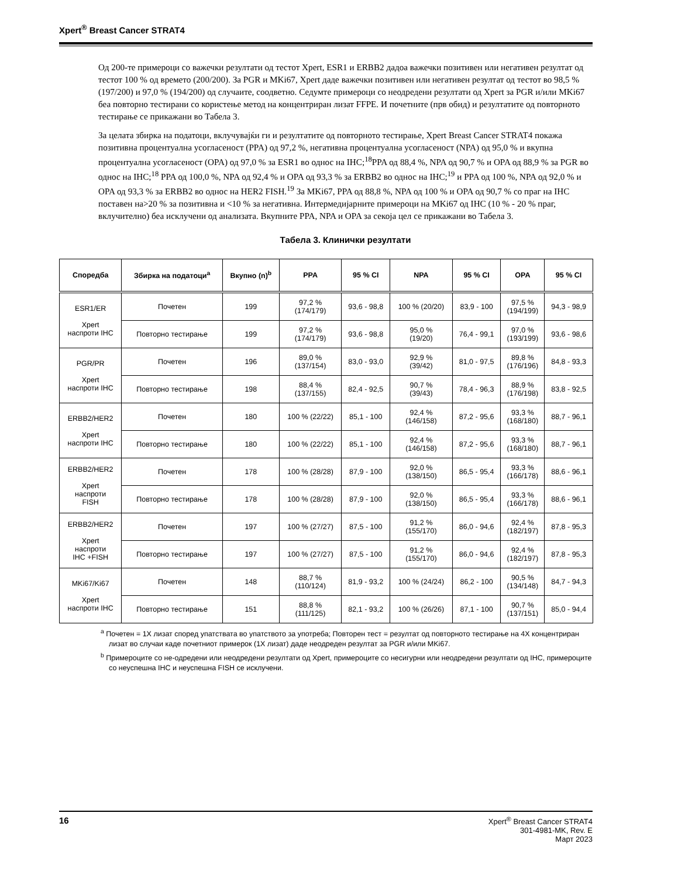Xpert<sup>®</sup> Breast Cancer STRAT4
Од 200-те примероци со важечки резултати од тестот Xpert, ESR1 и ERBB2 дадоа важечки позитивен или негативен резултат од тестот 100 % од времето (200/200). За PGR и MKi67, Xpert даде важечки позитивен или негативен резултат од тестот во 98,5 % (197/200) и 97,0 % (194/200) од случаите, соодветно. Седумте примероци со неодредени резултати од Xpert за PGR и/или MKi67 беа повторно тестирани со користење метод на концентриран лизат FFPE. И почетните (прв обид) и резултатите од повторното тестирање се прикажани во Табела 3.
За целата збирка на податоци, вклучувајќи ги и резултатите од повторното тестирање, Xpert Breast Cancer STRAT4 покажа позитивна процентуална усогласеност (PPA) од 97,2 %, негативна процентуална усогласеност (NPA) од 95,0 % и вкупна процентуална усогласеност (OPA) од 97,0 % за ESR1 во однос на IHC;<sup>18</sup>PPA од 88,4 %, NPA од 90,7 % и OPA од 88,9 % за PGR во однос на IHC;<sup>18</sup> PPA од 100,0 %, NPA од 92,4 % и OPA од 93,3 % за ERBB2 во однос на IHC;<sup>19</sup> и PPA од 100 %, NPA од 92,0 % и OPA од 93,3 % за ERBB2 во однос на HER2 FISH.<sup>19</sup> За MKi67, PPA од 88,8 %, NPA од 100 % и OPA од 90,7 % со праг на IHC поставен на>20 % за позитивна и <10 % за негативна. Интермедијарните примероци на MKi67 од IHC (10 % - 20 % праг, вклучително) беа исклучени од анализата. Вкупните PPA, NPA и OPA за секоја цел се прикажани во Табела 3.
Табела 3. Клинички резултати
| Споредба | Збирка на податоци<sup>a</sup> | Вкупно (n)<sup>b</sup> | PPA | 95 % CI | NPA | 95 % CI | OPA | 95 % CI |
| --- | --- | --- | --- | --- | --- | --- | --- | --- |
| ESR1/ER Xpert наспроти IHC | Почетен | 199 | 97,2 % (174/179) | 93,6 - 98,8 | 100 % (20/20) | 83,9 - 100 | 97,5 % (194/199) | 94,3 - 98,9 |
| | Повторно тестирање | 199 | 97,2 % (174/179) | 93,6 - 98,8 | 95,0 % (19/20) | 76,4 - 99,1 | 97,0 % (193/199) | 93,6 - 98,6 |
| PGR/PR Xpert наспроти IHC | Почетен | 196 | 89,0 % (137/154) | 83,0 - 93,0 | 92,9 % (39/42) | 81,0 - 97,5 | 89,8 % (176/196) | 84,8 - 93,3 |
| | Повторно тестирање | 198 | 88,4 % (137/155) | 82,4 - 92,5 | 90,7 % (39/43) | 78,4 - 96,3 | 88,9 % (176/198) | 83,8 - 92,5 |
| ERBB2/HER2 Xpert наспроти IHC | Почетен | 180 | 100 % (22/22) | 85,1 - 100 | 92,4 % (146/158) | 87,2 - 95,6 | 93,3 % (168/180) | 88,7 - 96,1 |
| | Повторно тестирање | 180 | 100 % (22/22) | 85,1 - 100 | 92,4 % (146/158) | 87,2 - 95,6 | 93,3 % (168/180) | 88,7 - 96,1 |
| ERBB2/HER2 Xpert наспроти FISH | Почетен | 178 | 100 % (28/28) | 87,9 - 100 | 92,0 % (138/150) | 86,5 - 95,4 | 93,3 % (166/178) | 88,6 - 96,1 |
| | Повторно тестирање | 178 | 100 % (28/28) | 87,9 - 100 | 92,0 % (138/150) | 86,5 - 95,4 | 93,3 % (166/178) | 88,6 - 96,1 |
| ERBB2/HER2 Xpert наспроти IHC +FISH | Почетен | 197 | 100 % (27/27) | 87,5 - 100 | 91,2 % (155/170) | 86,0 - 94,6 | 92,4 % (182/197) | 87,8 - 95,3 |
| | Повторно тестирање | 197 | 100 % (27/27) | 87,5 - 100 | 91,2 % (155/170) | 86,0 - 94,6 | 92,4 % (182/197) | 87,8 - 95,3 |
| MKi67/Ki67 Xpert наспроти IHC | Почетен | 148 | 88,7 % (110/124) | 81,9 - 93,2 | 100 % (24/24) | 86,2 - 100 | 90,5 % (134/148) | 84,7 - 94,3 |
| | Повторно тестирање | 151 | 88,8 % (111/125) | 82,1 - 93,2 | 100 % (26/26) | 87,1 - 100 | 90,7 % (137/151) | 85,0 - 94,4 |
<sup>a</sup> Почетен = 1X лизат според упатствата во упатството за употреба; Повторен тест = резултат од повторното тестирање на 4X концентриран лизат во случаи каде почетниот примерок (1X лизат) даде неодреден резултат за PGR и/или MKi67.
<sup>b</sup> Примероците со не-одредени или неодредени резултати од Xpert, примероците со несигурни или неодредени резултати од IHC, примероците со неуспешна IHC и неуспешна FISH се исклучени.
16
Xpert<sup>®</sup> Breast Cancer STRAT4
301-4981-MK, Rev. E
Март 2023